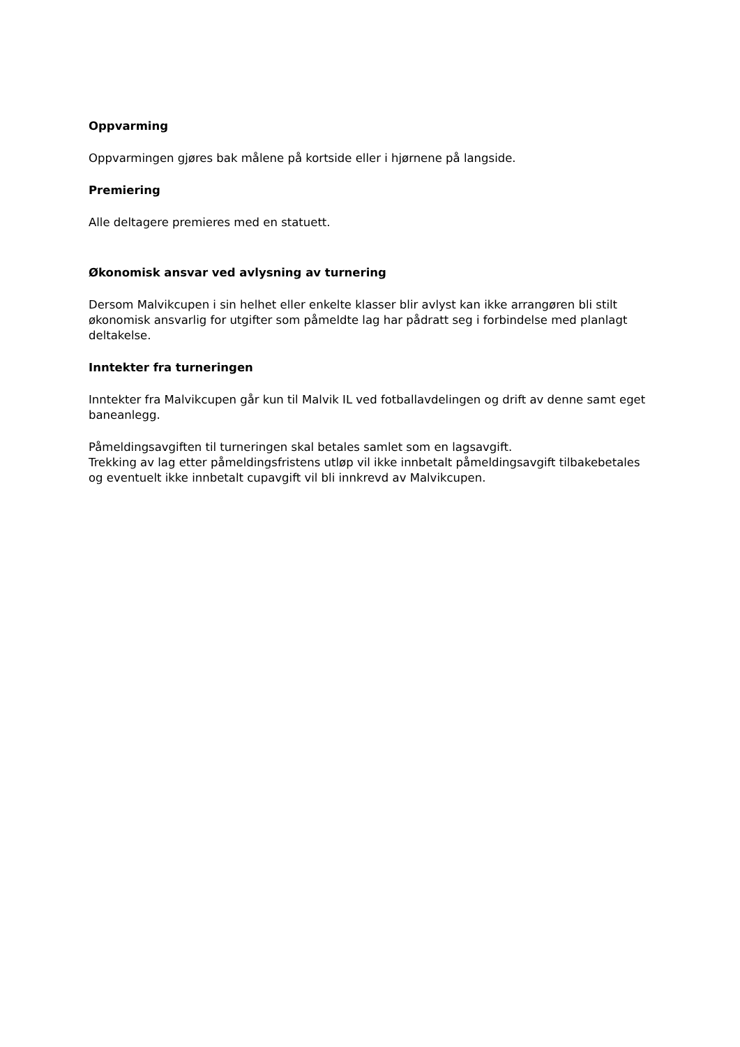Oppvarming
Oppvarmingen gjøres bak målene på kortside eller i hjørnene på langside.
Premiering
Alle deltagere premieres med en statuett.
Økonomisk ansvar ved avlysning av turnering
Dersom Malvikcupen i sin helhet eller enkelte klasser blir avlyst kan ikke arrangøren bli stilt økonomisk ansvarlig for utgifter som påmeldte lag har pådratt seg i forbindelse med planlagt deltakelse.
Inntekter fra turneringen
Inntekter fra Malvikcupen går kun til Malvik IL ved fotballavdelingen og drift av denne samt eget baneanlegg.
Påmeldingsavgiften til turneringen skal betales samlet som en lagsavgift.
Trekking av lag etter påmeldingsfristens utløp vil ikke innbetalt påmeldingsavgift tilbakebetales og eventuelt ikke innbetalt cupavgift vil bli innkrevd av Malvikcupen.